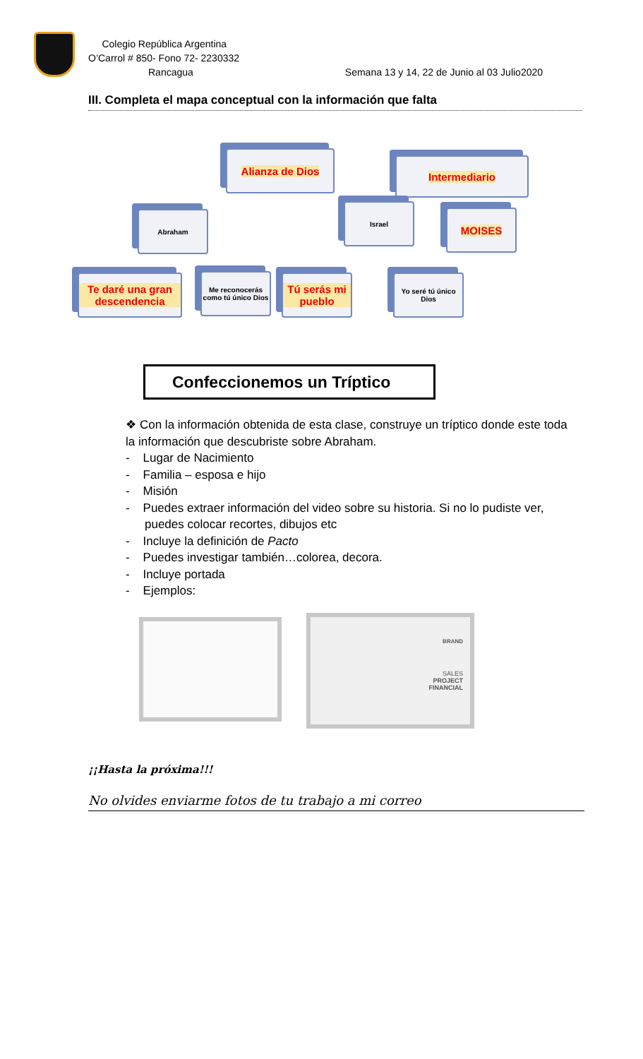Colegio República Argentina
O’Carrol # 850- Fono 72- 2230332
Rancagua Semana 13 y 14, 22 de Junio al 03 Julio2020
III. Completa el mapa conceptual con la información que falta
Alianza de Dios
Intermediario
Abraham
Israel
MOISES
Te daré una gran descendencia
Me reconocerás como tú único Dios
Tú serás mi pueblo
Yo seré tú único Dios
Confeccionemos un Tríptico
❖ Con la información obtenida de esta clase, construye un tríptico donde este toda la información que descubriste sobre Abraham.
- Lugar de Nacimiento
- Familia – esposa e hijo
- Misión
- Puedes extraer información del video sobre su historia. Si no lo pudiste ver, puedes colocar recortes, dibujos etc
- Incluye la definición de Pacto
- Puedes investigar también…colorea, decora.
- Incluye portada
- Ejemplos:
BRAND
SALES
PROJECT
FINANCIAL
¡¡Hasta la próxima!!!
No olvides enviarme fotos de tu trabajo a mi correo